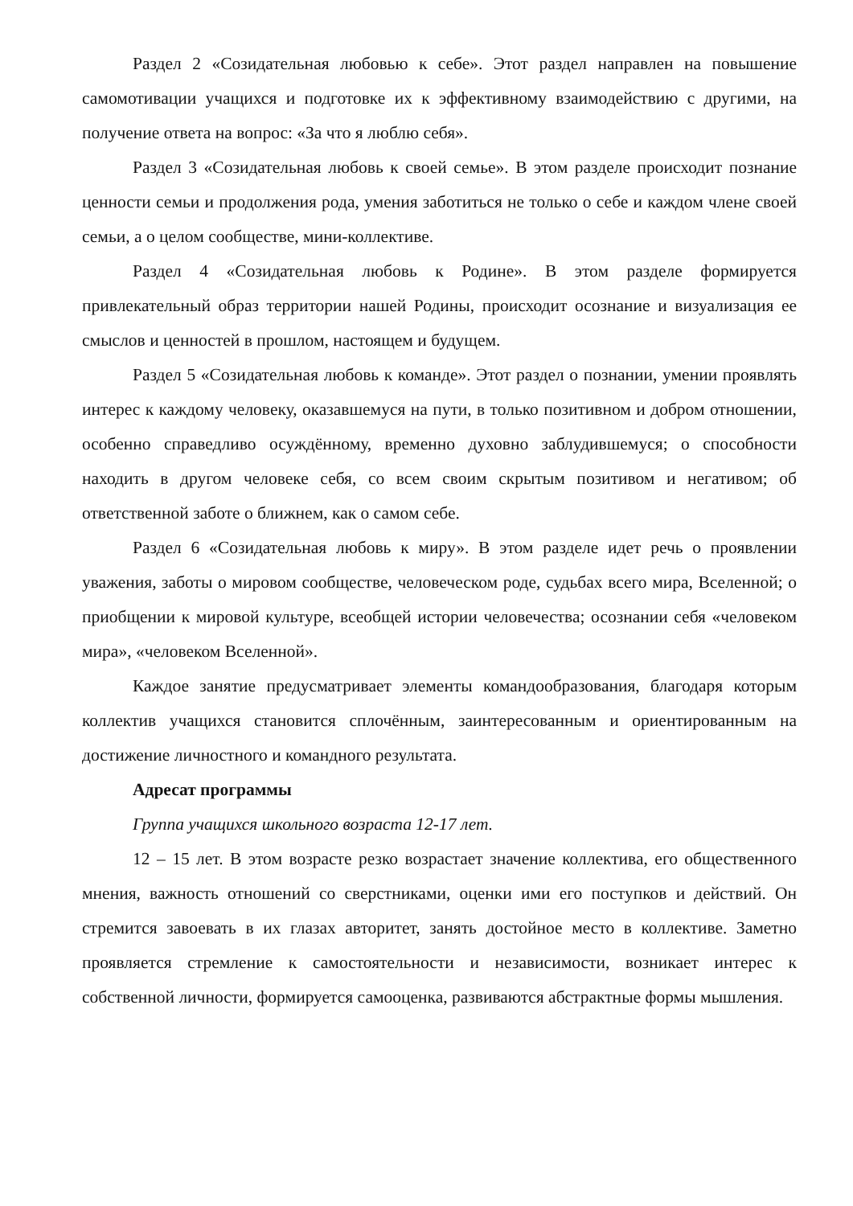Раздел 2 «Созидательная любовью к себе». Этот раздел направлен на повышение самомотивации учащихся и подготовке их к эффективному взаимодействию с другими, на получение ответа на вопрос: «За что я люблю себя».
Раздел 3 «Созидательная любовь к своей семье». В этом разделе происходит познание ценности семьи и продолжения рода, умения заботиться не только о себе и каждом члене своей семьи, а о целом сообществе, мини-коллективе.
Раздел 4 «Созидательная любовь к Родине». В этом разделе формируется привлекательный образ территории нашей Родины, происходит осознание и визуализация ее смыслов и ценностей в прошлом, настоящем и будущем.
Раздел 5 «Созидательная любовь к команде». Этот раздел о познании, умении проявлять интерес к каждому человеку, оказавшемуся на пути, в только позитивном и добром отношении, особенно справедливо осуждённому, временно духовно заблудившемуся; о способности находить в другом человеке себя, со всем своим скрытым позитивом и негативом; об ответственной заботе о ближнем, как о самом себе.
Раздел 6 «Созидательная любовь к миру». В этом разделе идет речь о проявлении уважения, заботы о мировом сообществе, человеческом роде, судьбах всего мира, Вселенной; о приобщении к мировой культуре, всеобщей истории человечества; осознании себя «человеком мира», «человеком Вселенной».
Каждое занятие предусматривает элементы командообразования, благодаря которым коллектив учащихся становится сплочённым, заинтересованным и ориентированным на достижение личностного и командного результата.
Адресат программы
Группа учащихся школьного возраста 12-17 лет.
12 – 15 лет. В этом возрасте резко возрастает значение коллектива, его общественного мнения, важность отношений со сверстниками, оценки ими его поступков и действий. Он стремится завоевать в их глазах авторитет, занять достойное место в коллективе. Заметно проявляется стремление к самостоятельности и независимости, возникает интерес к собственной личности, формируется самооценка, развиваются абстрактные формы мышления.